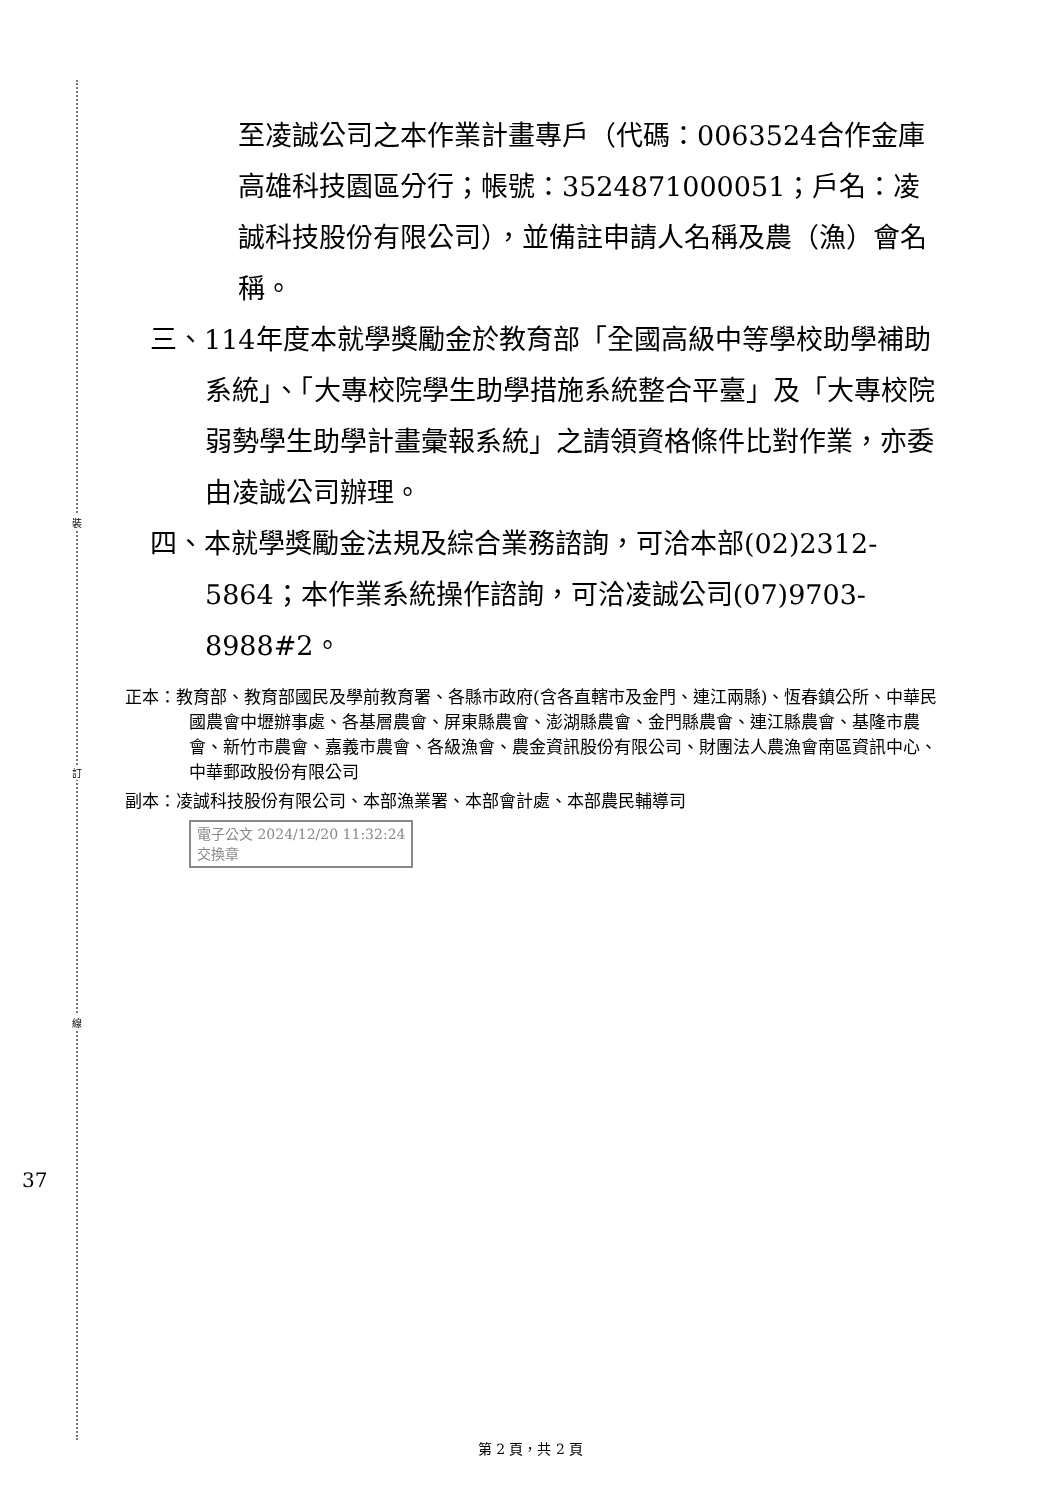裝
訂
線
37
至凌誠公司之本作業計畫專戶（代碼：0063524合作金庫高雄科技園區分行；帳號：3524871000051；戶名：凌誠科技股份有限公司），並備註申請人名稱及農（漁）會名稱。
三、114年度本就學獎勵金於教育部「全國高級中等學校助學補助系統」、「大專校院學生助學措施系統整合平臺」及「大專校院弱勢學生助學計畫彙報系統」之請領資格條件比對作業，亦委由凌誠公司辦理。
四、本就學獎勵金法規及綜合業務諮詢，可洽本部(02)2312-5864；本作業系統操作諮詢，可洽凌誠公司(07)9703-8988#2。
正本：教育部、教育部國民及學前教育署、各縣市政府(含各直轄市及金門、連江兩縣)、恆春鎮公所、中華民國農會中壢辦事處、各基層農會、屏東縣農會、澎湖縣農會、金門縣農會、連江縣農會、基隆市農會、新竹市農會、嘉義市農會、各級漁會、農金資訊股份有限公司、財團法人農漁會南區資訊中心、中華郵政股份有限公司
副本：凌誠科技股份有限公司、本部漁業署、本部會計處、本部農民輔導司
電子公文 2024/12/20 11:32:24
交換章
第 2 頁，共 2 頁